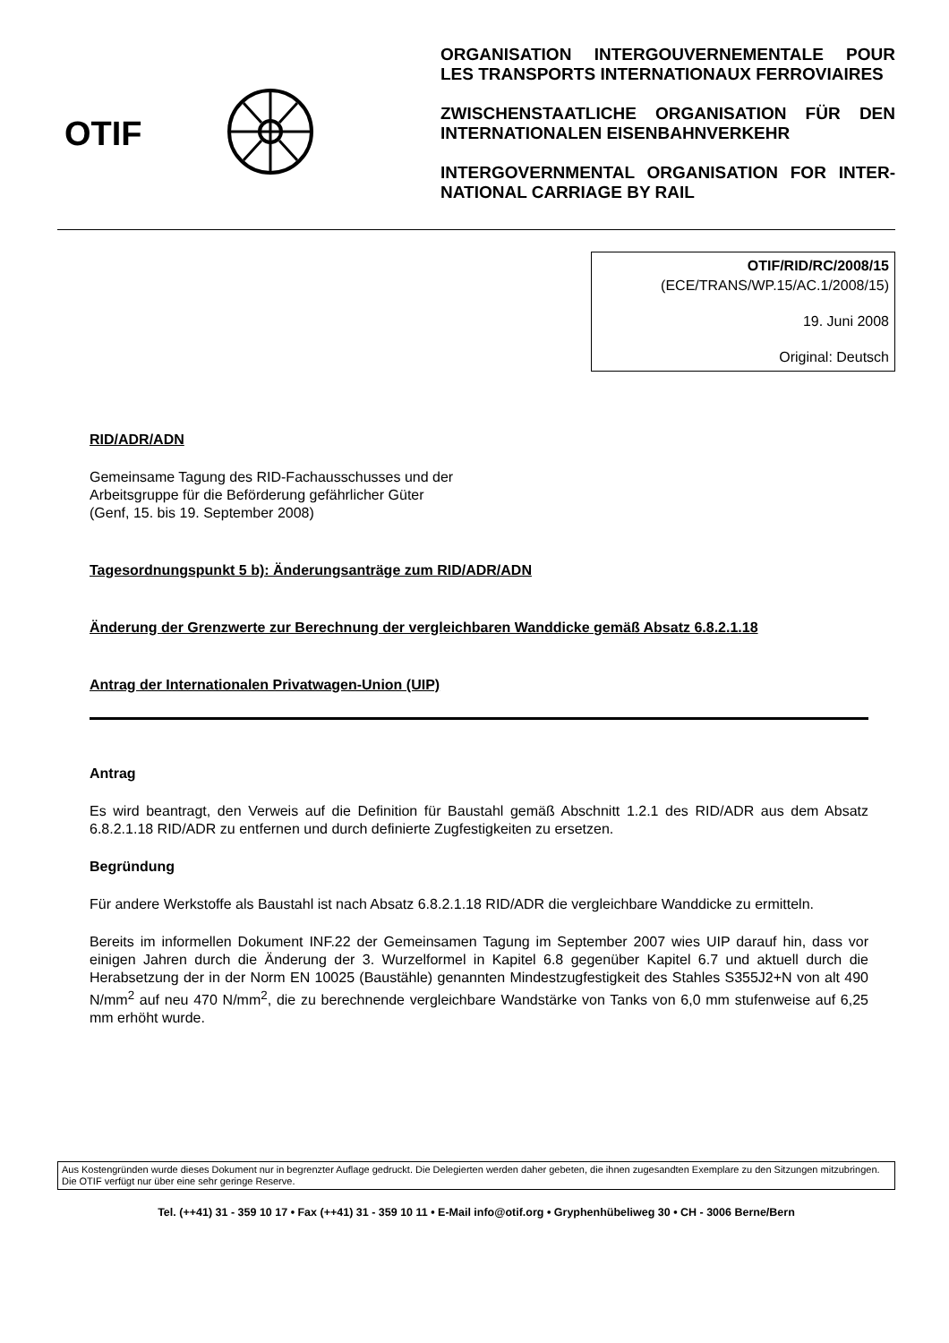OTIF
ORGANISATION INTERGOUVERNEMENTALE POUR LES TRANSPORTS INTERNATIONAUX FERROVIAIRES
ZWISCHENSTAATLICHE ORGANISATION FÜR DEN INTERNATIONALEN EISENBAHNVERKEHR
INTERGOVERNMENTAL ORGANISATION FOR INTER-NATIONAL CARRIAGE BY RAIL
OTIF/RID/RC/2008/15
(ECE/TRANS/WP.15/AC.1/2008/15)
19. Juni 2008
Original: Deutsch
RID/ADR/ADN
Gemeinsame Tagung des RID-Fachausschusses und der
Arbeitsgruppe für die Beförderung gefährlicher Güter
(Genf, 15. bis 19. September 2008)
Tagesordnungspunkt 5 b): Änderungsanträge zum RID/ADR/ADN
Änderung der Grenzwerte zur Berechnung der vergleichbaren Wanddicke gemäß Absatz 6.8.2.1.18
Antrag der Internationalen Privatwagen-Union (UIP)
Antrag
Es wird beantragt, den Verweis auf die Definition für Baustahl gemäß Abschnitt 1.2.1 des RID/ADR aus dem Absatz 6.8.2.1.18 RID/ADR zu entfernen und durch definierte Zugfestigkeiten zu ersetzen.
Begründung
Für andere Werkstoffe als Baustahl ist nach Absatz 6.8.2.1.18 RID/ADR die vergleichbare Wanddicke zu ermitteln.
Bereits im informellen Dokument INF.22 der Gemeinsamen Tagung im September 2007 wies UIP darauf hin, dass vor einigen Jahren durch die Änderung der 3. Wurzelformel in Kapitel 6.8 gegenüber Kapitel 6.7 und aktuell durch die Herabsetzung der in der Norm EN 10025 (Baustähle) genannten Mindestzugfestigkeit des Stahles S355J2+N von alt 490 N/mm<sup>2</sup> auf neu 470 N/mm<sup>2</sup>, die zu berechnende vergleichbare Wandstärke von Tanks von 6,0 mm stufenweise auf 6,25 mm erhöht wurde.
Aus Kostengründen wurde dieses Dokument nur in begrenzter Auflage gedruckt. Die Delegierten werden daher gebeten, die ihnen zugesandten Exemplare zu den Sitzungen mitzubringen. Die OTIF verfügt nur über eine sehr geringe Reserve.
Tel. (++41) 31 - 359 10 17 • Fax (++41) 31 - 359 10 11 • E-Mail info@otif.org • Gryphenhübeliweg 30 • CH - 3006 Berne/Bern